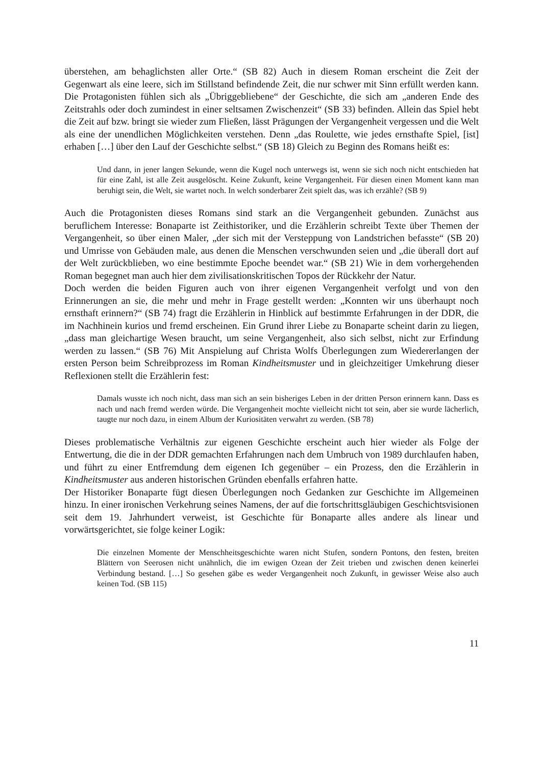überstehen, am behaglichsten aller Orte.“ (SB 82) Auch in diesem Roman erscheint die Zeit der Gegenwart als eine leere, sich im Stillstand befindende Zeit, die nur schwer mit Sinn erfüllt werden kann. Die Protagonisten fühlen sich als „Übriggebliebene“ der Geschichte, die sich am „anderen Ende des Zeitstrahls oder doch zumindest in einer seltsamen Zwischenzeit“ (SB 33) befinden. Allein das Spiel hebt die Zeit auf bzw. bringt sie wieder zum Fließen, lässt Prägungen der Vergangenheit vergessen und die Welt als eine der unendlichen Möglichkeiten verstehen. Denn „das Roulette, wie jedes ernsthafte Spiel, [ist] erhaben […] über den Lauf der Geschichte selbst.“ (SB 18) Gleich zu Beginn des Romans heißt es:
Und dann, in jener langen Sekunde, wenn die Kugel noch unterwegs ist, wenn sie sich noch nicht entschieden hat für eine Zahl, ist alle Zeit ausgelöscht. Keine Zukunft, keine Vergangenheit. Für diesen einen Moment kann man beruhigt sein, die Welt, sie wartet noch. In welch sonderbarer Zeit spielt das, was ich erzähle? (SB 9)
Auch die Protagonisten dieses Romans sind stark an die Vergangenheit gebunden. Zunächst aus beruflichem Interesse: Bonaparte ist Zeithistoriker, und die Erzählerin schreibt Texte über Themen der Vergangenheit, so über einen Maler, „der sich mit der Versteppung von Landstrichen befasste“ (SB 20) und Umrisse von Gebäuden male, aus denen die Menschen verschwunden seien und „die überall dort auf der Welt zurückblieben, wo eine bestimmte Epoche beendet war.“ (SB 21) Wie in dem vorhergehenden Roman begegnet man auch hier dem zivilisationskritischen Topos der Rückkehr der Natur.
Doch werden die beiden Figuren auch von ihrer eigenen Vergangenheit verfolgt und von den Erinnerungen an sie, die mehr und mehr in Frage gestellt werden: „Konnten wir uns überhaupt noch ernsthaft erinnern?“ (SB 74) fragt die Erzählerin in Hinblick auf bestimmte Erfahrungen in der DDR, die im Nachhinein kurios und fremd erscheinen. Ein Grund ihrer Liebe zu Bonaparte scheint darin zu liegen, „dass man gleichartige Wesen braucht, um seine Vergangenheit, also sich selbst, nicht zur Erfindung werden zu lassen.“ (SB 76) Mit Anspielung auf Christa Wolfs Überlegungen zum Wiedererlangen der ersten Person beim Schreibprozess im Roman Kindheitsmuster und in gleichzeitiger Umkehrung dieser Reflexionen stellt die Erzählerin fest:
Damals wusste ich noch nicht, dass man sich an sein bisheriges Leben in der dritten Person erinnern kann. Dass es nach und nach fremd werden würde. Die Vergangenheit mochte vielleicht nicht tot sein, aber sie wurde lächerlich, taugte nur noch dazu, in einem Album der Kuriositäten verwahrt zu werden. (SB 78)
Dieses problematische Verhältnis zur eigenen Geschichte erscheint auch hier wieder als Folge der Entwertung, die die in der DDR gemachten Erfahrungen nach dem Umbruch von 1989 durchlaufen haben, und führt zu einer Entfremdung dem eigenen Ich gegenüber – ein Prozess, den die Erzählerin in Kindheitsmuster aus anderen historischen Gründen ebenfalls erfahren hatte.
Der Historiker Bonaparte fügt diesen Überlegungen noch Gedanken zur Geschichte im Allgemeinen hinzu. In einer ironischen Verkehrung seines Namens, der auf die fortschrittsgläubigen Geschichtsvisionen seit dem 19. Jahrhundert verweist, ist Geschichte für Bonaparte alles andere als linear und vorwärtsgerichtet, sie folge keiner Logik:
Die einzelnen Momente der Menschheitsgeschichte waren nicht Stufen, sondern Pontons, den festen, breiten Blättern von Seerosen nicht unähnlich, die im ewigen Ozean der Zeit trieben und zwischen denen keinerlei Verbindung bestand. […] So gesehen gäbe es weder Vergangenheit noch Zukunft, in gewisser Weise also auch keinen Tod. (SB 115)
11